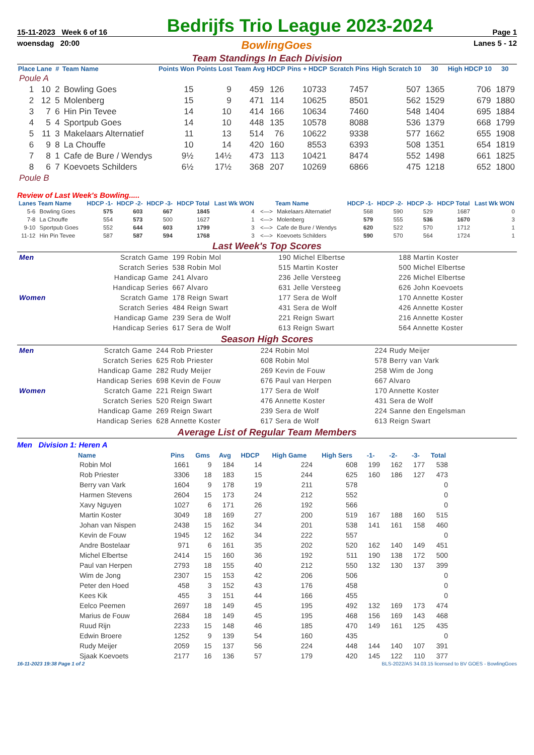15-11-2023 Week 6 of 16 Bedrijfs Trio League 2023-2024 Page 1
woensdag 20:00 BowlingGoes Lanes 5 - 12
Team Standings In Each Division
| Place | Lane | # | Team Name | Points Won | Points Lost | Team Avg | HDCP | Pins + HDCP | Scratch Pins | High Scratch 10 | 30 | High HDCP 10 | 30 |
| --- | --- | --- | --- | --- | --- | --- | --- | --- | --- | --- | --- | --- | --- |
| Poule A | | | | | | | | | | | | | |
| 1 | 10 | 2 | Bowling Goes | 15 | 9 | 459 | 126 | 10733 | 7457 | 507 | 1365 | 706 | 1879 |
| 2 | 12 | 5 | Molenberg | 15 | 9 | 471 | 114 | 10625 | 8501 | 562 | 1529 | 679 | 1880 |
| 3 | 7 | 6 | Hin Pin Tevee | 14 | 10 | 414 | 166 | 10634 | 7460 | 548 | 1404 | 695 | 1884 |
| 4 | 5 | 4 | Sportpub Goes | 14 | 10 | 448 | 135 | 10578 | 8088 | 536 | 1379 | 668 | 1799 |
| 5 | 11 | 3 | Makelaars Alternatief | 11 | 13 | 514 | 76 | 10622 | 9338 | 577 | 1662 | 655 | 1908 |
| 6 | 9 | 8 | La Chouffe | 10 | 14 | 420 | 160 | 8553 | 6393 | 508 | 1351 | 654 | 1819 |
| 7 | 8 | 1 | Cafe de Bure / Wendys | 9½ | 14½ | 473 | 113 | 10421 | 8474 | 552 | 1498 | 661 | 1825 |
| 8 | 6 | 7 | Koevoets Schilders | 6½ | 17½ | 368 | 207 | 10269 | 6866 | 475 | 1218 | 652 | 1800 |
| Poule B | | | | | | | | | | | | | |
Review of Last Week's Bowling.....
| Lanes | Team Name | HDCP -1- | HDCP -2- | HDCP -3- | HDCP Total | Last Wk WON | | Team Name | HDCP -1- | HDCP -2- | HDCP -3- | HDCP Total | Last Wk WON |
| --- | --- | --- | --- | --- | --- | --- | --- | --- | --- | --- | --- | --- | --- |
| 5-6 | Bowling Goes | 575 | 603 | 667 | 1845 | 4 | <—> | Makelaars Alternatief | 568 | 590 | 529 | 1687 | 0 |
| 7-8 | La Chouffe | 554 | 573 | 500 | 1627 | 1 | <—> | Molenberg | 579 | 555 | 536 | 1670 | 3 |
| 9-10 | Sportpub Goes | 552 | 644 | 603 | 1799 | 3 | <—> | Cafe de Bure / Wendys | 620 | 522 | 570 | 1712 | 1 |
| 11-12 | Hin Pin Tevee | 587 | 587 | 594 | 1768 | 3 | <—> | Koevoets Schilders | 590 | 570 | 564 | 1724 | 1 |
Last Week's Top Scores
| Men | Scratch Game | 199 Robin Mol | 190 Michel Elbertse | 188 Martin Koster |
| | Scratch Series | 538 Robin Mol | 515 Martin Koster | 500 Michel Elbertse |
| | Handicap Game | 241 Alvaro | 236 Jelle Versteeg | 226 Michel Elbertse |
| | Handicap Series | 667 Alvaro | 631 Jelle Versteeg | 626 John Koevoets |
| Women | Scratch Game | 178 Reign Swart | 177 Sera de Wolf | 170 Annette Koster |
| | Scratch Series | 484 Reign Swart | 431 Sera de Wolf | 426 Annette Koster |
| | Handicap Game | 239 Sera de Wolf | 221 Reign Swart | 216 Annette Koster |
| | Handicap Series | 617 Sera de Wolf | 613 Reign Swart | 564 Annette Koster |
Season High Scores
| Men | Scratch Game | 244 Rob Priester | 224 Robin Mol | 224 Rudy Meijer |
| | Scratch Series | 625 Rob Priester | 608 Robin Mol | 578 Berry van Vark |
| | Handicap Game | 282 Rudy Meijer | 269 Kevin de Fouw | 258 Wim de Jong |
| | Handicap Series | 698 Kevin de Fouw | 676 Paul van Herpen | 667 Alvaro |
| Women | Scratch Game | 221 Reign Swart | 177 Sera de Wolf | 170 Annette Koster |
| | Scratch Series | 520 Reign Swart | 476 Annette Koster | 431 Sera de Wolf |
| | Handicap Game | 269 Reign Swart | 239 Sera de Wolf | 224 Sanne den Engelsman |
| | Handicap Series | 628 Annette Koster | 617 Sera de Wolf | 613 Reign Swart |
Average List of Regular Team Members
Men Division 1: Heren A
| Name | Pins | Gms | Avg | HDCP | High Game | High Sers | -1- | -2- | -3- | Total |
| --- | --- | --- | --- | --- | --- | --- | --- | --- | --- | --- |
| Robin Mol | 1661 | 9 | 184 | 14 | 224 | 608 | 199 | 162 | 177 | 538 |
| Rob Priester | 3306 | 18 | 183 | 15 | 244 | 625 | 160 | 186 | 127 | 473 |
| Berry van Vark | 1604 | 9 | 178 | 19 | 211 | 578 | | | | 0 |
| Harmen Stevens | 2604 | 15 | 173 | 24 | 212 | 552 | | | | 0 |
| Xavy Nguyen | 1027 | 6 | 171 | 26 | 192 | 566 | | | | 0 |
| Martin Koster | 3049 | 18 | 169 | 27 | 200 | 519 | 167 | 188 | 160 | 515 |
| Johan van Nispen | 2438 | 15 | 162 | 34 | 201 | 538 | 141 | 161 | 158 | 460 |
| Kevin de Fouw | 1945 | 12 | 162 | 34 | 222 | 557 | | | | 0 |
| Andre Bostelaar | 971 | 6 | 161 | 35 | 202 | 520 | 162 | 140 | 149 | 451 |
| Michel Elbertse | 2414 | 15 | 160 | 36 | 192 | 511 | 190 | 138 | 172 | 500 |
| Paul van Herpen | 2793 | 18 | 155 | 40 | 212 | 550 | 132 | 130 | 137 | 399 |
| Wim de Jong | 2307 | 15 | 153 | 42 | 206 | 506 | | | | 0 |
| Peter den Hoed | 458 | 3 | 152 | 43 | 176 | 458 | | | | 0 |
| Kees Kik | 455 | 3 | 151 | 44 | 166 | 455 | | | | 0 |
| Eelco Peemen | 2697 | 18 | 149 | 45 | 195 | 492 | 132 | 169 | 173 | 474 |
| Marius de Fouw | 2684 | 18 | 149 | 45 | 195 | 468 | 156 | 169 | 143 | 468 |
| Ruud Rijn | 2233 | 15 | 148 | 46 | 185 | 470 | 149 | 161 | 125 | 435 |
| Edwin Broere | 1252 | 9 | 139 | 54 | 160 | 435 | | | | 0 |
| Rudy Meijer | 2059 | 15 | 137 | 56 | 224 | 448 | 144 | 140 | 107 | 391 |
| Sjaak Koevoets | 2177 | 16 | 136 | 57 | 179 | 420 | 145 | 122 | 110 | 377 |
16-11-2023 19:38 Page 1 of 2 BLS-2022/AS 34.03.15 licensed to BV GOES - BowlingGoes